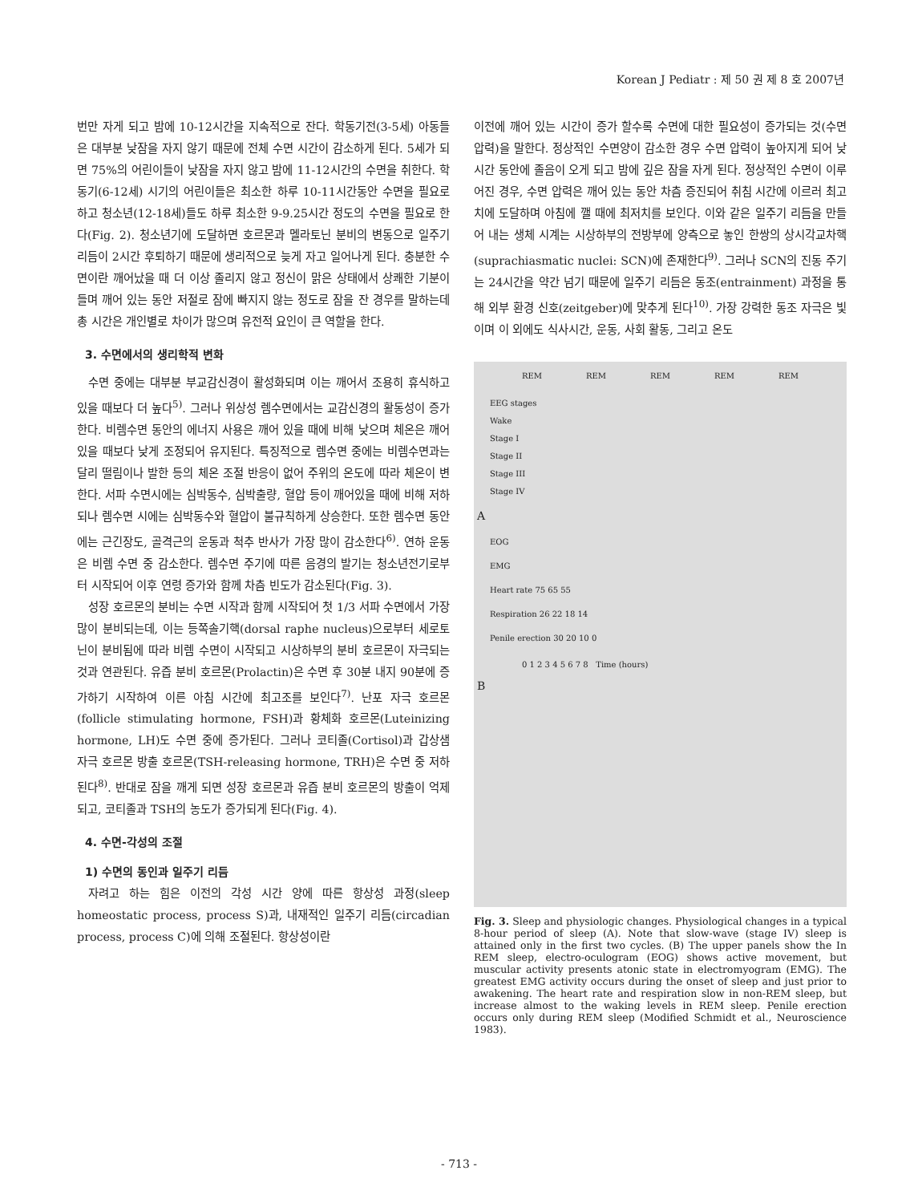Korean J Pediatr : 제 50 권 제 8 호 2007년
번만 자게 되고 밤에 10-12시간을 지속적으로 잔다. 학동기전(3-5세) 아동들은 대부분 낮잠을 자지 않기 때문에 전체 수면 시간이 감소하게 된다. 5세가 되면 75%의 어린이들이 낮잠을 자지 않고 밤에 11-12시간의 수면을 취한다. 학동기(6-12세) 시기의 어린이들은 최소한 하루 10-11시간동안 수면을 필요로 하고 청소년(12-18세)들도 하루 최소한 9-9.25시간 정도의 수면을 필요로 한다(Fig. 2). 청소년기에 도달하면 호르몬과 멜라토닌 분비의 변동으로 일주기 리듬이 2시간 후퇴하기 때문에 생리적으로 늦게 자고 일어나게 된다. 충분한 수면이란 깨어났을 때 더 이상 졸리지 않고 정신이 맑은 상태에서 상쾌한 기분이 들며 깨어 있는 동안 저절로 잠에 빠지지 않는 정도로 잠을 잔 경우를 말하는데 총 시간은 개인별로 차이가 많으며 유전적 요인이 큰 역할을 한다.
3. 수면에서의 생리학적 변화
수면 중에는 대부분 부교감신경이 활성화되며 이는 깨어서 조용히 휴식하고 있을 때보다 더 높다<sup>5)</sup>. 그러나 위상성 렘수면에서는 교감신경의 활동성이 증가한다. 비렘수면 동안의 에너지 사용은 깨어 있을 때에 비해 낮으며 체온은 깨어 있을 때보다 낮게 조정되어 유지된다. 특징적으로 렘수면 중에는 비렘수면과는 달리 떨림이나 발한 등의 체온 조절 반응이 없어 주위의 온도에 따라 체온이 변한다. 서파 수면시에는 심박동수, 심박출량, 혈압 등이 깨어있을 때에 비해 저하되나 렘수면 시에는 심박동수와 혈압이 불규칙하게 상승한다. 또한 렘수면 동안에는 근긴장도, 골격근의 운동과 척추 반사가 가장 많이 감소한다<sup>6)</sup>. 연하 운동은 비렘 수면 중 감소한다. 렘수면 주기에 따른 음경의 발기는 청소년전기로부터 시작되어 이후 연령 증가와 함께 차츰 빈도가 감소된다(Fig. 3).
성장 호르몬의 분비는 수면 시작과 함께 시작되어 첫 1/3 서파 수면에서 가장 많이 분비되는데, 이는 등쪽솔기핵(dorsal raphe nucleus)으로부터 세로토닌이 분비됨에 따라 비렘 수면이 시작되고 시상하부의 분비 호르몬이 자극되는 것과 연관된다. 유즙 분비 호르몬(Prolactin)은 수면 후 30분 내지 90분에 증가하기 시작하여 이른 아침 시간에 최고조를 보인다<sup>7)</sup>. 난포 자극 호르몬(follicle stimulating hormone, FSH)과 황체화 호르몬(Luteinizing hormone, LH)도 수면 중에 증가된다. 그러나 코티졸(Cortisol)과 갑상샘 자극 호르몬 방출 호르몬(TSH-releasing hormone, TRH)은 수면 중 저하된다<sup>8)</sup>. 반대로 잠을 깨게 되면 성장 호르몬과 유즙 분비 호르몬의 방출이 억제되고, 코티졸과 TSH의 농도가 증가되게 된다(Fig. 4).
4. 수면-각성의 조절
1) 수면의 동인과 일주기 리듬
자려고 하는 힘은 이전의 각성 시간 양에 따른 항상성 과정(sleep homeostatic process, process S)과, 내재적인 일주기 리듬(circadian process, process C)에 의해 조절된다. 항상성이란
이전에 깨어 있는 시간이 증가 할수록 수면에 대한 필요성이 증가되는 것(수면 압력)을 말한다. 정상적인 수면양이 감소한 경우 수면 압력이 높아지게 되어 낮 시간 동안에 졸음이 오게 되고 밤에 깊은 잠을 자게 된다. 정상적인 수면이 이루어진 경우, 수면 압력은 깨어 있는 동안 차츰 증진되어 취침 시간에 이르러 최고치에 도달하며 아침에 깰 때에 최저치를 보인다. 이와 같은 일주기 리듬을 만들어 내는 생체 시계는 시상하부의 전방부에 양측으로 놓인 한쌍의 상시각교차핵(suprachiasmatic nuclei: SCN)에 존재한다<sup>9)</sup>. 그러나 SCN의 진동 주기는 24시간을 약간 넘기 때문에 일주기 리듬은 동조(entrainment) 과정을 통해 외부 환경 신호(zeitgeber)에 맞추게 된다<sup>10)</sup>. 가장 강력한 동조 자극은 빛이며 이 외에도 식사시간, 운동, 사회 활동, 그리고 온도
REM REM REM REM REM
EEG stages
Wake
Stage I
Stage II
Stage III
Stage IV
A
EOG
EMG
Heart rate 75 65 55
Respiration 26 22 18 14
Penile erection 30 20 10 0
0 1 2 3 4 5 6 7 8 Time (hours)
B
Fig. 3. Sleep and physiologic changes. Physiological changes in a typical 8-hour period of sleep (A). Note that slow-wave (stage IV) sleep is attained only in the first two cycles. (B) The upper panels show the In REM sleep, electro-oculogram (EOG) shows active movement, but muscular activity presents atonic state in electromyogram (EMG). The greatest EMG activity occurs during the onset of sleep and just prior to awakening. The heart rate and respiration slow in non-REM sleep, but increase almost to the waking levels in REM sleep. Penile erection occurs only during REM sleep (Modified Schmidt et al., Neuroscience 1983).
- 713 -